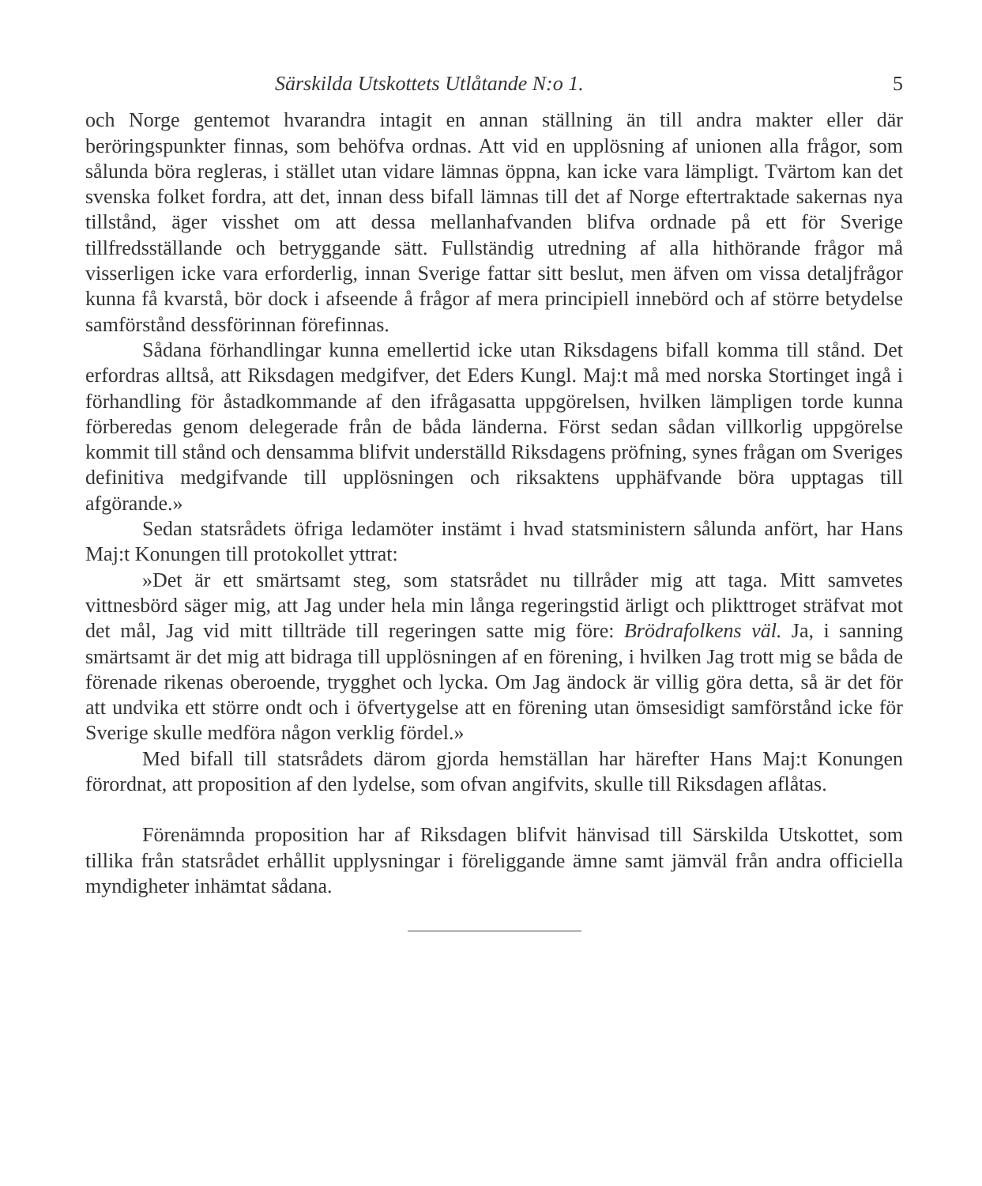Särskilda Utskottets Utlåtande N:o 1. 5
och Norge gentemot hvarandra intagit en annan ställning än till andra makter eller där beröringspunkter finnas, som behöfva ordnas. Att vid en upplösning af unionen alla frågor, som sålunda böra regleras, i stället utan vidare lämnas öppna, kan icke vara lämpligt. Tvärtom kan det svenska folket fordra, att det, innan dess bifall lämnas till det af Norge eftertraktade sakernas nya tillstånd, äger visshet om att dessa mellanhafvanden blifva ordnade på ett för Sverige tillfredsställande och betryggande sätt. Fullständig utredning af alla hithörande frågor må visserligen icke vara erforderlig, innan Sverige fattar sitt beslut, men äfven om vissa detaljfrågor kunna få kvarstå, bör dock i afseende å frågor af mera principiell innebörd och af större betydelse samförstånd dessförinnan förefinnas.
Sådana förhandlingar kunna emellertid icke utan Riksdagens bifall komma till stånd. Det erfordras alltså, att Riksdagen medgifver, det Eders Kungl. Maj:t må med norska Stortinget ingå i förhandling för åstadkommande af den ifrågasatta uppgörelsen, hvilken lämpligen torde kunna förberedas genom delegerade från de båda länderna. Först sedan sådan villkorlig uppgörelse kommit till stånd och densamma blifvit underställd Riksdagens pröfning, synes frågan om Sveriges definitiva medgifvande till upplösningen och riksaktens upphäfvande böra upptagas till afgörande.»
Sedan statsrådets öfriga ledamöter instämt i hvad statsministern sålunda anfört, har Hans Maj:t Konungen till protokollet yttrat:
»Det är ett smärtsamt steg, som statsrådet nu tillråder mig att taga. Mitt samvetes vittnesbörd säger mig, att Jag under hela min långa regeringstid ärligt och plikttroget sträfvat mot det mål, Jag vid mitt tillträde till regeringen satte mig före: Brödrafolkens väl. Ja, i sanning smärtsamt är det mig att bidraga till upplösningen af en förening, i hvilken Jag trott mig se båda de förenade rikenas oberoende, trygghet och lycka. Om Jag ändock är villig göra detta, så är det för att undvika ett större ondt och i öfvertygelse att en förening utan ömsesidigt samförstånd icke för Sverige skulle medföra någon verklig fördel.»
Med bifall till statsrådets därom gjorda hemställan har härefter Hans Maj:t Konungen förordnat, att proposition af den lydelse, som ofvan angifvits, skulle till Riksdagen aflåtas.
Förenämnda proposition har af Riksdagen blifvit hänvisad till Särskilda Utskottet, som tillika från statsrådet erhållit upplysningar i föreliggande ämne samt jämväl från andra officiella myndigheter inhämtat sådana.